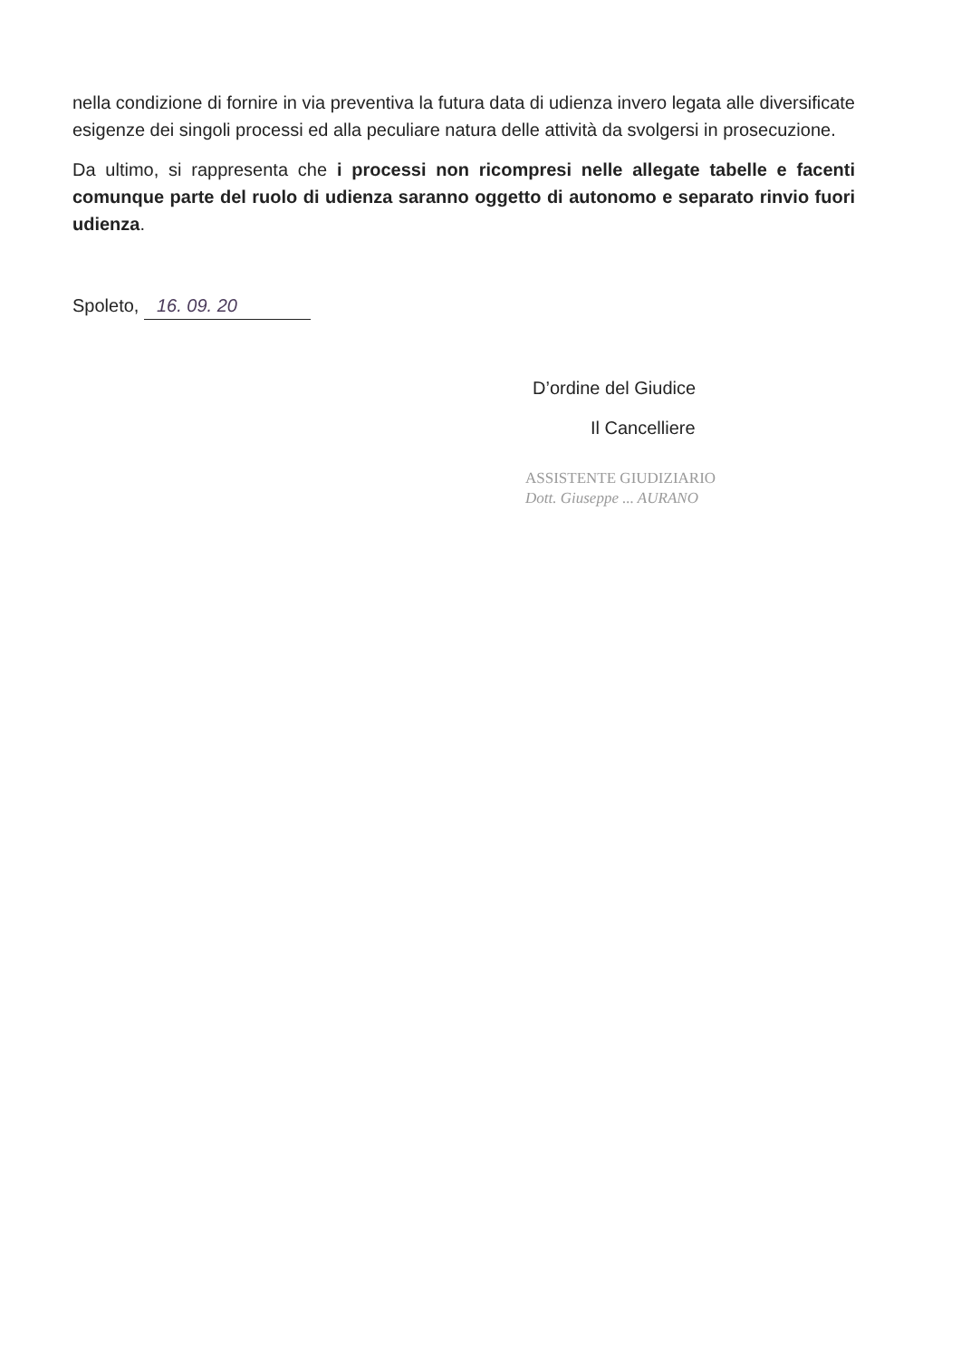nella condizione di fornire in via preventiva la futura data di udienza invero legata alle diversificate esigenze dei singoli processi ed alla peculiare natura delle attività da svolgersi in prosecuzione.
Da ultimo, si rappresenta che i processi non ricompresi nelle allegate tabelle e facenti comunque parte del ruolo di udienza saranno oggetto di autonomo e separato rinvio fuori udienza.
Spoleto, 16. 09. 20
D’ordine del Giudice
Il Cancelliere
ASSISTENTE GIUDIZIARIO
Dott. Giuseppe ... AURANO